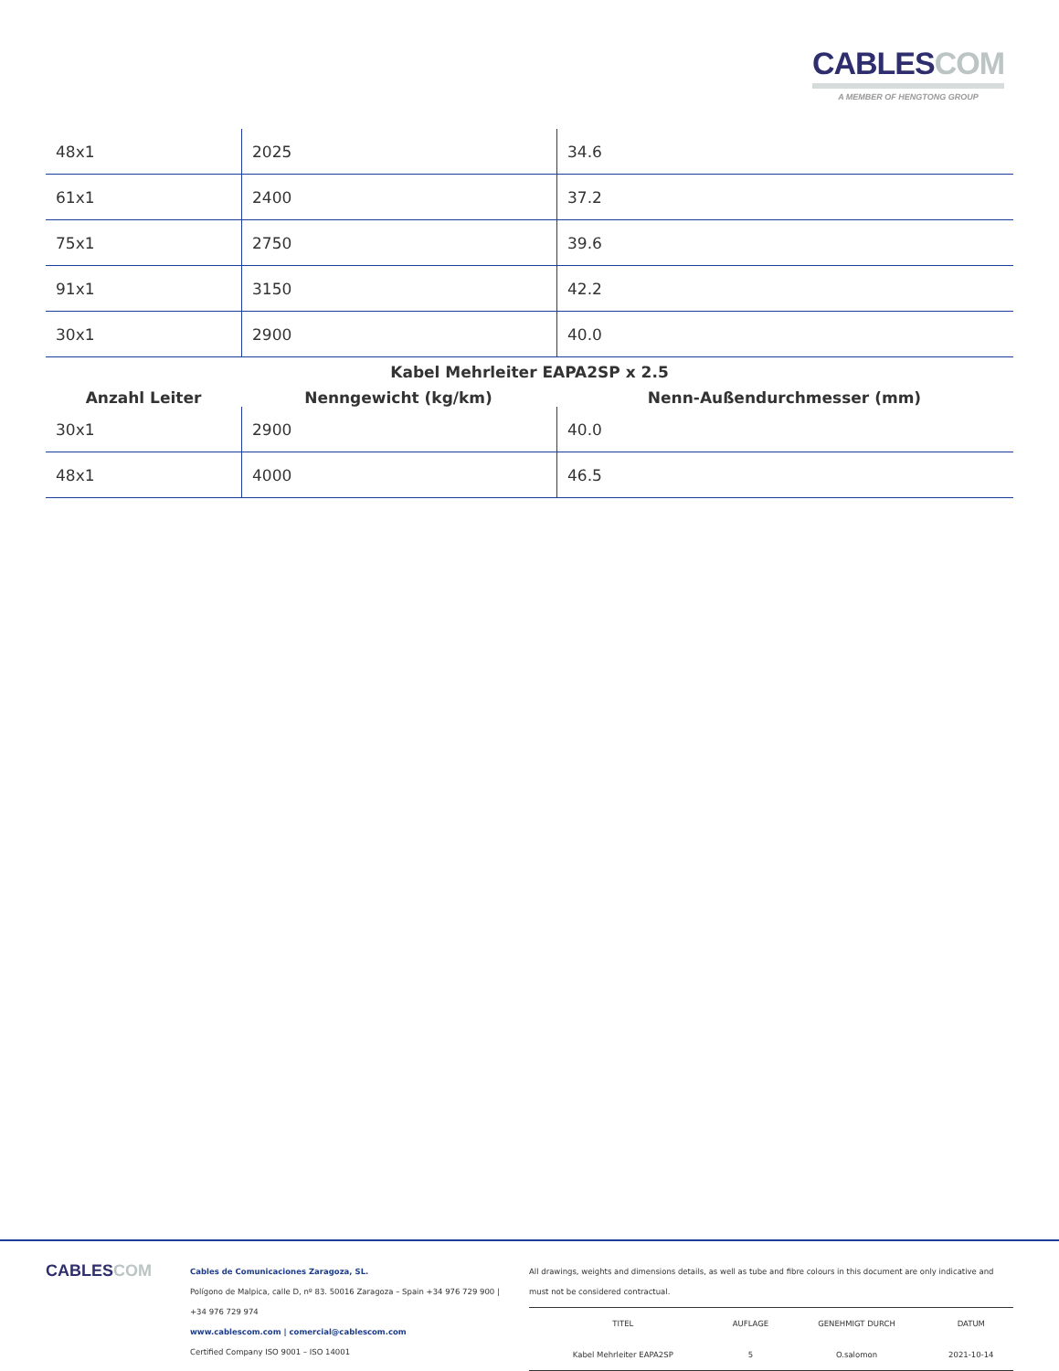CABLESCOM
A MEMBER OF HENGTONG GROUP
| 48x1 | 2025 | 34.6 |
| 61x1 | 2400 | 37.2 |
| 75x1 | 2750 | 39.6 |
| 91x1 | 3150 | 42.2 |
| 30x1 | 2900 | 40.0 |
Kabel Mehrleiter EAPA2SP x 2.5
Anzahl Leiter Nenngewicht (kg/km) Nenn-Außendurchmesser (mm)
| 30x1 | 2900 | 40.0 |
| 48x1 | 4000 | 46.5 |
CABLESCOM
Cables de Comunicaciones Zaragoza, SL.
Polígono de Malpica, calle D, nº 83. 50016 Zaragoza – Spain +34 976 729 900 | +34 976 729 974
www.cablescom.com | comercial@cablescom.com
Certified Company ISO 9001 – ISO 14001
All drawings, weights and dimensions details, as well as tube and fibre colours in this document are only indicative and must not be considered contractual.
| TITEL | AUFLAGE | GENEHMIGT DURCH | DATUM |
| Kabel Mehrleiter EAPA2SP | 5 | O.salomon | 2021-10-14 |